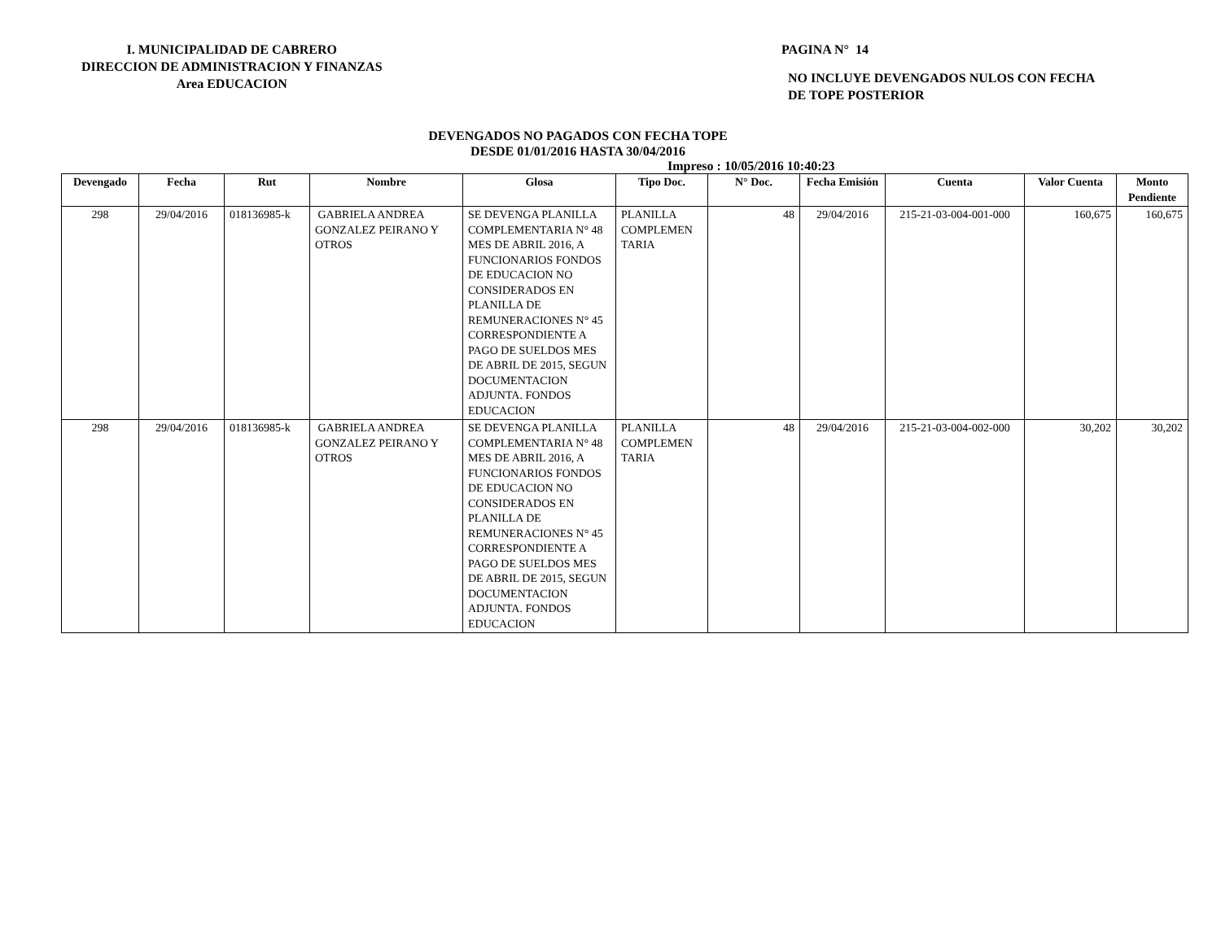I. MUNICIPALIDAD DE CABRERO
DIRECCION DE ADMINISTRACION Y FINANZAS
Area EDUCACION
PAGINA N° 14
NO INCLUYE DEVENGADOS NULOS CON FECHA
DE TOPE POSTERIOR
DEVENGADOS NO PAGADOS CON FECHA TOPE
DESDE 01/01/2016 HASTA 30/04/2016
Impreso : 10/05/2016 10:40:23
| Devengado | Fecha | Rut | Nombre | Glosa | Tipo Doc. | N° Doc. | Fecha Emisión | Cuenta | Valor Cuenta | Monto Pendiente |
| --- | --- | --- | --- | --- | --- | --- | --- | --- | --- | --- |
| 298 | 29/04/2016 | 018136985-k | GABRIELA ANDREA GONZALEZ PEIRANO Y OTROS | SE DEVENGA PLANILLA COMPLEMENTARIA N° 48 MES DE ABRIL 2016, A FUNCIONARIOS FONDOS DE EDUCACION NO CONSIDERADOS EN PLANILLA DE REMUNERACIONES N° 45 CORRESPONDIENTE A PAGO DE SUELDOS MES DE ABRIL DE 2015, SEGUN DOCUMENTACION ADJUNTA. FONDOS EDUCACION | PLANILLA COMPLEMEN TARIA | 48 | 29/04/2016 | 215-21-03-004-001-000 | 160,675 | 160,675 |
| 298 | 29/04/2016 | 018136985-k | GABRIELA ANDREA GONZALEZ PEIRANO Y OTROS | SE DEVENGA PLANILLA COMPLEMENTARIA N° 48 MES DE ABRIL 2016, A FUNCIONARIOS FONDOS DE EDUCACION NO CONSIDERADOS EN PLANILLA DE REMUNERACIONES N° 45 CORRESPONDIENTE A PAGO DE SUELDOS MES DE ABRIL DE 2015, SEGUN DOCUMENTACION ADJUNTA. FONDOS EDUCACION | PLANILLA COMPLEMEN TARIA | 48 | 29/04/2016 | 215-21-03-004-002-000 | 30,202 | 30,202 |